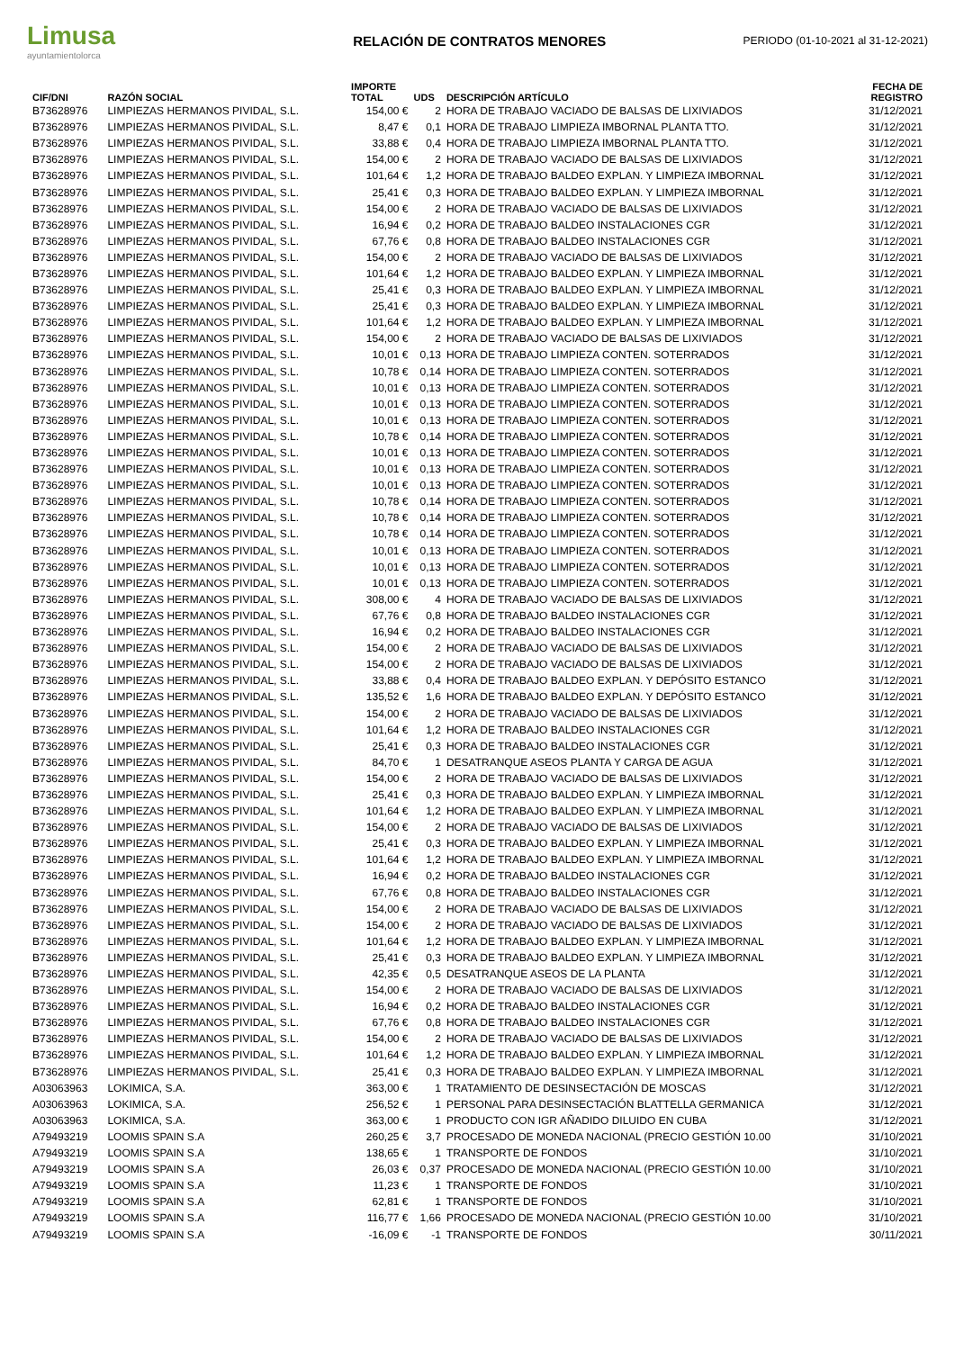Limusa
ayuntamientolorca
RELACIÓN DE CONTRATOS MENORES
PERIODO (01-10-2021 al 31-12-2021)
| CIF/DNI | RAZÓN SOCIAL | IMPORTE TOTAL | UDS | DESCRIPCIÓN ARTÍCULO | FECHA DE REGISTRO |
| --- | --- | --- | --- | --- | --- |
| B73628976 | LIMPIEZAS HERMANOS PIVIDAL, S.L. | 154,00 € | 2 | HORA DE TRABAJO VACIADO DE BALSAS DE LIXIVIADOS | 31/12/2021 |
| B73628976 | LIMPIEZAS HERMANOS PIVIDAL, S.L. | 8,47 € | 0,1 | HORA DE TRABAJO LIMPIEZA IMBORNAL PLANTA TTO. | 31/12/2021 |
| B73628976 | LIMPIEZAS HERMANOS PIVIDAL, S.L. | 33,88 € | 0,4 | HORA DE TRABAJO LIMPIEZA IMBORNAL PLANTA TTO. | 31/12/2021 |
| B73628976 | LIMPIEZAS HERMANOS PIVIDAL, S.L. | 154,00 € | 2 | HORA DE TRABAJO VACIADO DE BALSAS DE LIXIVIADOS | 31/12/2021 |
| B73628976 | LIMPIEZAS HERMANOS PIVIDAL, S.L. | 101,64 € | 1,2 | HORA DE TRABAJO BALDEO EXPLAN. Y LIMPIEZA IMBORNAL | 31/12/2021 |
| B73628976 | LIMPIEZAS HERMANOS PIVIDAL, S.L. | 25,41 € | 0,3 | HORA DE TRABAJO BALDEO EXPLAN. Y LIMPIEZA IMBORNAL | 31/12/2021 |
| B73628976 | LIMPIEZAS HERMANOS PIVIDAL, S.L. | 154,00 € | 2 | HORA DE TRABAJO VACIADO DE BALSAS DE LIXIVIADOS | 31/12/2021 |
| B73628976 | LIMPIEZAS HERMANOS PIVIDAL, S.L. | 16,94 € | 0,2 | HORA DE TRABAJO BALDEO INSTALACIONES CGR | 31/12/2021 |
| B73628976 | LIMPIEZAS HERMANOS PIVIDAL, S.L. | 67,76 € | 0,8 | HORA DE TRABAJO BALDEO INSTALACIONES CGR | 31/12/2021 |
| B73628976 | LIMPIEZAS HERMANOS PIVIDAL, S.L. | 154,00 € | 2 | HORA DE TRABAJO VACIADO DE BALSAS DE LIXIVIADOS | 31/12/2021 |
| B73628976 | LIMPIEZAS HERMANOS PIVIDAL, S.L. | 101,64 € | 1,2 | HORA DE TRABAJO BALDEO EXPLAN. Y LIMPIEZA IMBORNAL | 31/12/2021 |
| B73628976 | LIMPIEZAS HERMANOS PIVIDAL, S.L. | 25,41 € | 0,3 | HORA DE TRABAJO BALDEO EXPLAN. Y LIMPIEZA IMBORNAL | 31/12/2021 |
| B73628976 | LIMPIEZAS HERMANOS PIVIDAL, S.L. | 25,41 € | 0,3 | HORA DE TRABAJO BALDEO EXPLAN. Y LIMPIEZA IMBORNAL | 31/12/2021 |
| B73628976 | LIMPIEZAS HERMANOS PIVIDAL, S.L. | 101,64 € | 1,2 | HORA DE TRABAJO BALDEO EXPLAN. Y LIMPIEZA IMBORNAL | 31/12/2021 |
| B73628976 | LIMPIEZAS HERMANOS PIVIDAL, S.L. | 154,00 € | 2 | HORA DE TRABAJO VACIADO DE BALSAS DE LIXIVIADOS | 31/12/2021 |
| B73628976 | LIMPIEZAS HERMANOS PIVIDAL, S.L. | 10,01 € | 0,13 | HORA DE TRABAJO LIMPIEZA CONTEN. SOTERRADOS | 31/12/2021 |
| B73628976 | LIMPIEZAS HERMANOS PIVIDAL, S.L. | 10,78 € | 0,14 | HORA DE TRABAJO LIMPIEZA CONTEN. SOTERRADOS | 31/12/2021 |
| B73628976 | LIMPIEZAS HERMANOS PIVIDAL, S.L. | 10,01 € | 0,13 | HORA DE TRABAJO LIMPIEZA CONTEN. SOTERRADOS | 31/12/2021 |
| B73628976 | LIMPIEZAS HERMANOS PIVIDAL, S.L. | 10,01 € | 0,13 | HORA DE TRABAJO LIMPIEZA CONTEN. SOTERRADOS | 31/12/2021 |
| B73628976 | LIMPIEZAS HERMANOS PIVIDAL, S.L. | 10,01 € | 0,13 | HORA DE TRABAJO LIMPIEZA CONTEN. SOTERRADOS | 31/12/2021 |
| B73628976 | LIMPIEZAS HERMANOS PIVIDAL, S.L. | 10,78 € | 0,14 | HORA DE TRABAJO LIMPIEZA CONTEN. SOTERRADOS | 31/12/2021 |
| B73628976 | LIMPIEZAS HERMANOS PIVIDAL, S.L. | 10,01 € | 0,13 | HORA DE TRABAJO LIMPIEZA CONTEN. SOTERRADOS | 31/12/2021 |
| B73628976 | LIMPIEZAS HERMANOS PIVIDAL, S.L. | 10,01 € | 0,13 | HORA DE TRABAJO LIMPIEZA CONTEN. SOTERRADOS | 31/12/2021 |
| B73628976 | LIMPIEZAS HERMANOS PIVIDAL, S.L. | 10,01 € | 0,13 | HORA DE TRABAJO LIMPIEZA CONTEN. SOTERRADOS | 31/12/2021 |
| B73628976 | LIMPIEZAS HERMANOS PIVIDAL, S.L. | 10,78 € | 0,14 | HORA DE TRABAJO LIMPIEZA CONTEN. SOTERRADOS | 31/12/2021 |
| B73628976 | LIMPIEZAS HERMANOS PIVIDAL, S.L. | 10,78 € | 0,14 | HORA DE TRABAJO LIMPIEZA CONTEN. SOTERRADOS | 31/12/2021 |
| B73628976 | LIMPIEZAS HERMANOS PIVIDAL, S.L. | 10,78 € | 0,14 | HORA DE TRABAJO LIMPIEZA CONTEN. SOTERRADOS | 31/12/2021 |
| B73628976 | LIMPIEZAS HERMANOS PIVIDAL, S.L. | 10,01 € | 0,13 | HORA DE TRABAJO LIMPIEZA CONTEN. SOTERRADOS | 31/12/2021 |
| B73628976 | LIMPIEZAS HERMANOS PIVIDAL, S.L. | 10,01 € | 0,13 | HORA DE TRABAJO LIMPIEZA CONTEN. SOTERRADOS | 31/12/2021 |
| B73628976 | LIMPIEZAS HERMANOS PIVIDAL, S.L. | 10,01 € | 0,13 | HORA DE TRABAJO LIMPIEZA CONTEN. SOTERRADOS | 31/12/2021 |
| B73628976 | LIMPIEZAS HERMANOS PIVIDAL, S.L. | 308,00 € | 4 | HORA DE TRABAJO VACIADO DE BALSAS DE LIXIVIADOS | 31/12/2021 |
| B73628976 | LIMPIEZAS HERMANOS PIVIDAL, S.L. | 67,76 € | 0,8 | HORA DE TRABAJO BALDEO INSTALACIONES CGR | 31/12/2021 |
| B73628976 | LIMPIEZAS HERMANOS PIVIDAL, S.L. | 16,94 € | 0,2 | HORA DE TRABAJO BALDEO INSTALACIONES CGR | 31/12/2021 |
| B73628976 | LIMPIEZAS HERMANOS PIVIDAL, S.L. | 154,00 € | 2 | HORA DE TRABAJO VACIADO DE BALSAS DE LIXIVIADOS | 31/12/2021 |
| B73628976 | LIMPIEZAS HERMANOS PIVIDAL, S.L. | 154,00 € | 2 | HORA DE TRABAJO VACIADO DE BALSAS DE LIXIVIADOS | 31/12/2021 |
| B73628976 | LIMPIEZAS HERMANOS PIVIDAL, S.L. | 33,88 € | 0,4 | HORA DE TRABAJO BALDEO EXPLAN. Y DEPÓSITO ESTANCO | 31/12/2021 |
| B73628976 | LIMPIEZAS HERMANOS PIVIDAL, S.L. | 135,52 € | 1,6 | HORA DE TRABAJO BALDEO EXPLAN. Y DEPÓSITO ESTANCO | 31/12/2021 |
| B73628976 | LIMPIEZAS HERMANOS PIVIDAL, S.L. | 154,00 € | 2 | HORA DE TRABAJO VACIADO DE BALSAS DE LIXIVIADOS | 31/12/2021 |
| B73628976 | LIMPIEZAS HERMANOS PIVIDAL, S.L. | 101,64 € | 1,2 | HORA DE TRABAJO BALDEO INSTALACIONES CGR | 31/12/2021 |
| B73628976 | LIMPIEZAS HERMANOS PIVIDAL, S.L. | 25,41 € | 0,3 | HORA DE TRABAJO BALDEO INSTALACIONES CGR | 31/12/2021 |
| B73628976 | LIMPIEZAS HERMANOS PIVIDAL, S.L. | 84,70 € | 1 | DESATRANQUE ASEOS PLANTA Y CARGA DE AGUA | 31/12/2021 |
| B73628976 | LIMPIEZAS HERMANOS PIVIDAL, S.L. | 154,00 € | 2 | HORA DE TRABAJO VACIADO DE BALSAS DE LIXIVIADOS | 31/12/2021 |
| B73628976 | LIMPIEZAS HERMANOS PIVIDAL, S.L. | 25,41 € | 0,3 | HORA DE TRABAJO BALDEO EXPLAN. Y LIMPIEZA IMBORNAL | 31/12/2021 |
| B73628976 | LIMPIEZAS HERMANOS PIVIDAL, S.L. | 101,64 € | 1,2 | HORA DE TRABAJO BALDEO EXPLAN. Y LIMPIEZA IMBORNAL | 31/12/2021 |
| B73628976 | LIMPIEZAS HERMANOS PIVIDAL, S.L. | 154,00 € | 2 | HORA DE TRABAJO VACIADO DE BALSAS DE LIXIVIADOS | 31/12/2021 |
| B73628976 | LIMPIEZAS HERMANOS PIVIDAL, S.L. | 25,41 € | 0,3 | HORA DE TRABAJO BALDEO EXPLAN. Y LIMPIEZA IMBORNAL | 31/12/2021 |
| B73628976 | LIMPIEZAS HERMANOS PIVIDAL, S.L. | 101,64 € | 1,2 | HORA DE TRABAJO BALDEO EXPLAN. Y LIMPIEZA IMBORNAL | 31/12/2021 |
| B73628976 | LIMPIEZAS HERMANOS PIVIDAL, S.L. | 16,94 € | 0,2 | HORA DE TRABAJO BALDEO INSTALACIONES CGR | 31/12/2021 |
| B73628976 | LIMPIEZAS HERMANOS PIVIDAL, S.L. | 67,76 € | 0,8 | HORA DE TRABAJO BALDEO INSTALACIONES CGR | 31/12/2021 |
| B73628976 | LIMPIEZAS HERMANOS PIVIDAL, S.L. | 154,00 € | 2 | HORA DE TRABAJO VACIADO DE BALSAS DE LIXIVIADOS | 31/12/2021 |
| B73628976 | LIMPIEZAS HERMANOS PIVIDAL, S.L. | 154,00 € | 2 | HORA DE TRABAJO VACIADO DE BALSAS DE LIXIVIADOS | 31/12/2021 |
| B73628976 | LIMPIEZAS HERMANOS PIVIDAL, S.L. | 101,64 € | 1,2 | HORA DE TRABAJO BALDEO EXPLAN. Y LIMPIEZA IMBORNAL | 31/12/2021 |
| B73628976 | LIMPIEZAS HERMANOS PIVIDAL, S.L. | 25,41 € | 0,3 | HORA DE TRABAJO BALDEO EXPLAN. Y LIMPIEZA IMBORNAL | 31/12/2021 |
| B73628976 | LIMPIEZAS HERMANOS PIVIDAL, S.L. | 42,35 € | 0,5 | DESATRANQUE ASEOS DE LA PLANTA | 31/12/2021 |
| B73628976 | LIMPIEZAS HERMANOS PIVIDAL, S.L. | 154,00 € | 2 | HORA DE TRABAJO VACIADO DE BALSAS DE LIXIVIADOS | 31/12/2021 |
| B73628976 | LIMPIEZAS HERMANOS PIVIDAL, S.L. | 16,94 € | 0,2 | HORA DE TRABAJO BALDEO INSTALACIONES CGR | 31/12/2021 |
| B73628976 | LIMPIEZAS HERMANOS PIVIDAL, S.L. | 67,76 € | 0,8 | HORA DE TRABAJO BALDEO INSTALACIONES CGR | 31/12/2021 |
| B73628976 | LIMPIEZAS HERMANOS PIVIDAL, S.L. | 154,00 € | 2 | HORA DE TRABAJO VACIADO DE BALSAS DE LIXIVIADOS | 31/12/2021 |
| B73628976 | LIMPIEZAS HERMANOS PIVIDAL, S.L. | 101,64 € | 1,2 | HORA DE TRABAJO BALDEO EXPLAN. Y LIMPIEZA IMBORNAL | 31/12/2021 |
| B73628976 | LIMPIEZAS HERMANOS PIVIDAL, S.L. | 25,41 € | 0,3 | HORA DE TRABAJO BALDEO EXPLAN. Y LIMPIEZA IMBORNAL | 31/12/2021 |
| A03063963 | LOKIMICA, S.A. | 363,00 € | 1 | TRATAMIENTO DE DESINSECTACIÓN DE MOSCAS | 31/12/2021 |
| A03063963 | LOKIMICA, S.A. | 256,52 € | 1 | PERSONAL PARA DESINSECTACIÓN BLATTELLA GERMANICA | 31/12/2021 |
| A03063963 | LOKIMICA, S.A. | 363,00 € | 1 | PRODUCTO CON IGR AÑADIDO DILUIDO EN CUBA | 31/12/2021 |
| A79493219 | LOOMIS SPAIN S.A | 260,25 € | 3,7 | PROCESADO DE MONEDA NACIONAL (PRECIO GESTIÓN 10.00 | 31/10/2021 |
| A79493219 | LOOMIS SPAIN S.A | 138,65 € | 1 | TRANSPORTE DE FONDOS | 31/10/2021 |
| A79493219 | LOOMIS SPAIN S.A | 26,03 € | 0,37 | PROCESADO DE MONEDA NACIONAL (PRECIO GESTIÓN 10.00 | 31/10/2021 |
| A79493219 | LOOMIS SPAIN S.A | 11,23 € | 1 | TRANSPORTE DE FONDOS | 31/10/2021 |
| A79493219 | LOOMIS SPAIN S.A | 62,81 € | 1 | TRANSPORTE DE FONDOS | 31/10/2021 |
| A79493219 | LOOMIS SPAIN S.A | 116,77 € | 1,66 | PROCESADO DE MONEDA NACIONAL (PRECIO GESTIÓN 10.00 | 31/10/2021 |
| A79493219 | LOOMIS SPAIN S.A | -16,09 € | -1 | TRANSPORTE DE FONDOS | 30/11/2021 |